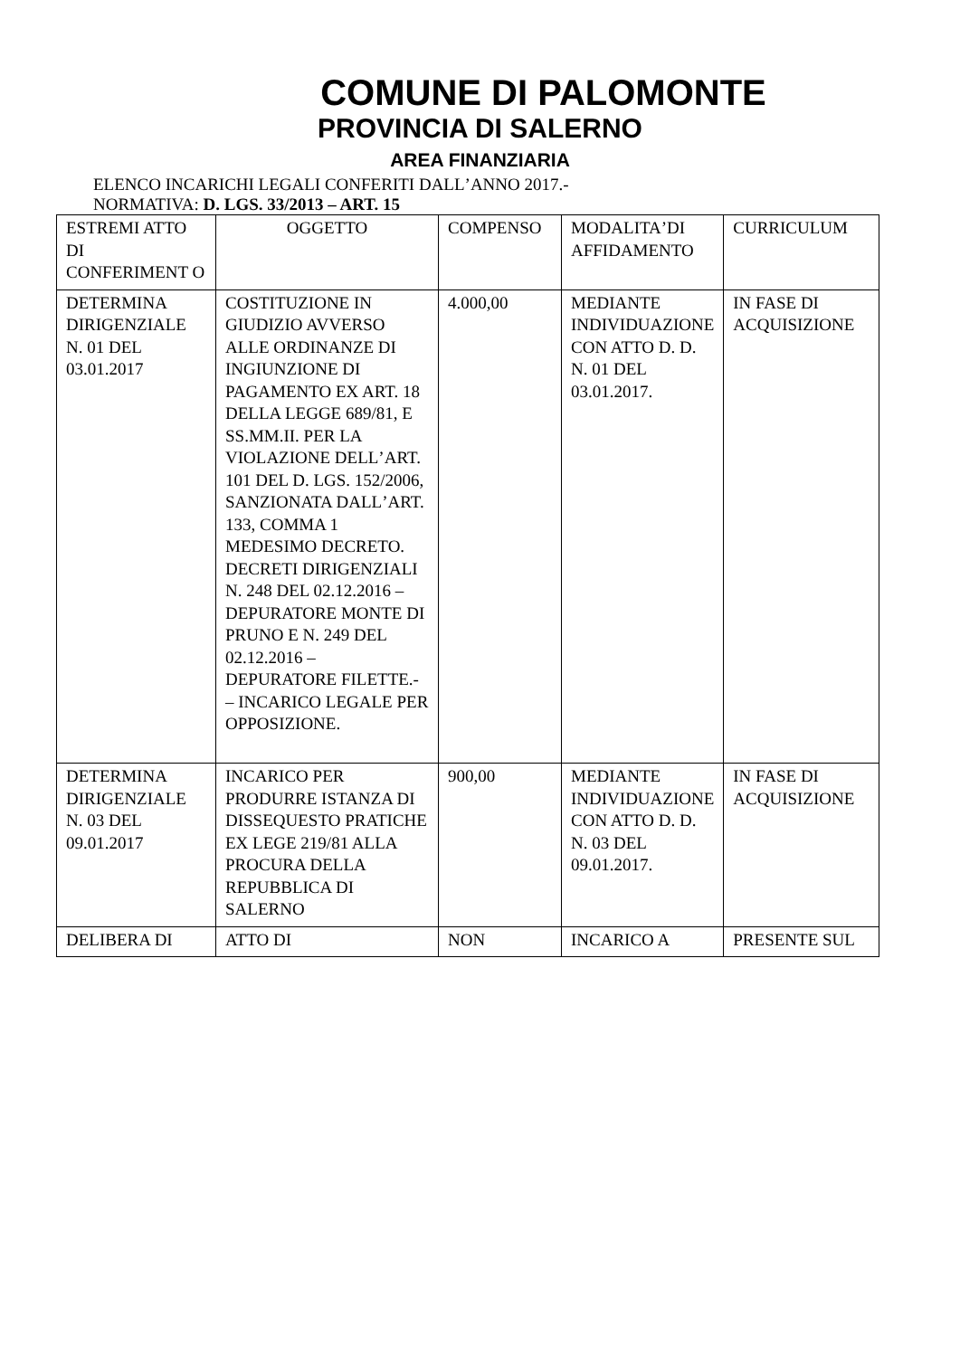COMUNE DI PALOMONTE
PROVINCIA DI SALERNO
AREA FINANZIARIA
ELENCO INCARICHI LEGALI CONFERITI DALLʼANNO 2017.-
NORMATIVA: D. LGS. 33/2013 – ART. 15
| ESTREMI ATTO DI CONFERIMENT O | OGGETTO | COMPENSO | MODALITAʼDI AFFIDAMENTO | CURRICULUM |
| DETERMINA DIRIGENZIALE N. 01 DEL 03.01.2017 | COSTITUZIONE IN GIUDIZIO AVVERSO ALLE ORDINANZE DI INGIUNZIONE DI PAGAMENTO EX ART. 18 DELLA LEGGE 689/81, E SS.MM.II. PER LA VIOLAZIONE DELLʼART. 101 DEL D. LGS. 152/2006, SANZIONATA DALLʼART. 133, COMMA 1 MEDESIMO DECRETO. DECRETI DIRIGENZIALI N. 248 DEL 02.12.2016 – DEPURATORE MONTE DI PRUNO E N. 249 DEL 02.12.2016 – DEPURATORE FILETTE.- – INCARICO LEGALE PER OPPOSIZIONE. | 4.000,00 | MEDIANTE INDIVIDUAZIONE CON ATTO D. D. N. 01 DEL 03.01.2017. | IN FASE DI ACQUISIZIONE |
| DETERMINA DIRIGENZIALE N. 03 DEL 09.01.2017 | INCARICO PER PRODURRE ISTANZA DI DISSEQUESTO PRATICHE EX LEGE 219/81 ALLA PROCURA DELLA REPUBBLICA DI SALERNO | 900,00 | MEDIANTE INDIVIDUAZIONE CON ATTO D. D. N. 03 DEL 09.01.2017. | IN FASE DI ACQUISIZIONE |
| DELIBERA DI | ATTO DI | NON | INCARICO A | PRESENTE SUL |